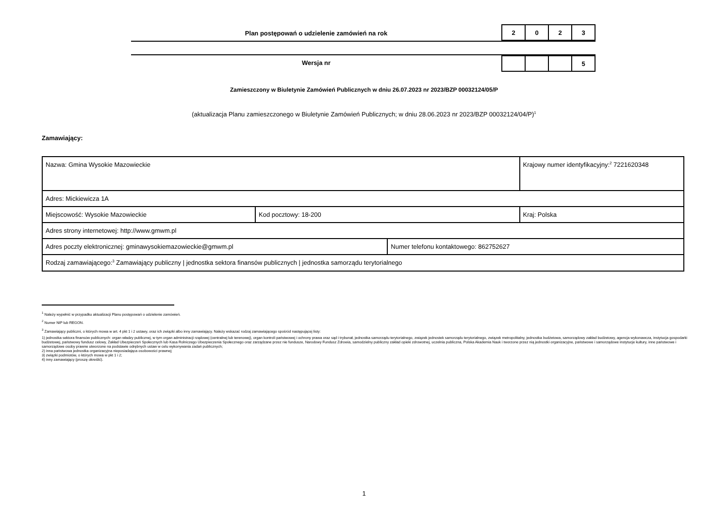Plan postępowań o udzielenie zamówień na rok
| 2 | 0 | 2 | 3 |
Wersja nr
| | | | 5 |
Zamieszczony w Biuletynie Zamówień Publicznych w dniu 26.07.2023 nr 2023/BZP 00032124/05/P
(aktualizacja Planu zamieszczonego w Biuletynie Zamówień Publicznych; w dniu 28.06.2023 nr 2023/BZP 00032124/04/P)<sup>1</sup>
Zamawiający:
| Nazwa: Gmina Wysokie Mazowieckie | | | Krajowy numer identyfikacyjny:<sup>2</sup> 7221620348 |
| Adres: Mickiewicza 1A | | | |
| Miejscowość: Wysokie Mazowieckie | Kod pocztowy: 18-200 | | Kraj: Polska |
| Adres strony internetowej: http://www.gmwm.pl | | | |
| Adres poczty elektronicznej: gminawysokiemazowieckie@gmwm.pl | | Numer telefonu kontaktowego: 862752627 | |
| Rodzaj zamawiającego:<sup>3</sup> Zamawiający publiczny / jednostka sektora finansów publicznych / jednostka samorządu terytorialnego | | | |
<sup>1</sup> Należy wypełnić w przypadku aktualizacji Planu postępowań o udzielenie zamówień.
<sup>2</sup> Numer NIP lub REGON.
<sup>3</sup> Zamawiający publiczni, o których mowa w art. 4 pkt 1 i 2 ustawy, oraz ich związki albo inny zamawiający. Należy wskazać rodzaj zamawiającego spośród następującej listy:
1) jednostka sektora finansów publicznych: organ władzy publicznej, w tym organ administracji rządowej (centralnej lub terenowej), organ kontroli państwowej i ochrony prawa oraz sąd i trybunał, jednostka samorządu terytorialnego, związek jednostek samorządu terytorialnego, związek metropolitalny, jednostka budżetowa, samorządowy zakład budżetowy, agencja wykonawcza, instytucja gospodarki budżetowej, państwowy fundusz celowy, Zakład Ubezpieczeń Społecznych lub Kasa Rolniczego Ubezpieczenia Społecznego oraz zarządzane przez nie fundusze, Narodowy Fundusz Zdrowia, samodzielny publiczny zakład opieki zdrowotnej, uczelnia publiczna, Polska Akademia Nauk i tworzone przez nią jednostki organizacyjne, państwowe i samorządowe instytucje kultury, inne państwowe i samorządowe osoby prawne utworzone na podstawie odrębnych ustaw w celu wykonywania zadań publicznych;
2) inna państwowa jednostka organizacyjna nieposiadająca osobowości prawnej;
3) związki podmiotów, o których mowa w pkt 1 i 2;
4) inny zamawiający (proszę określić).
1